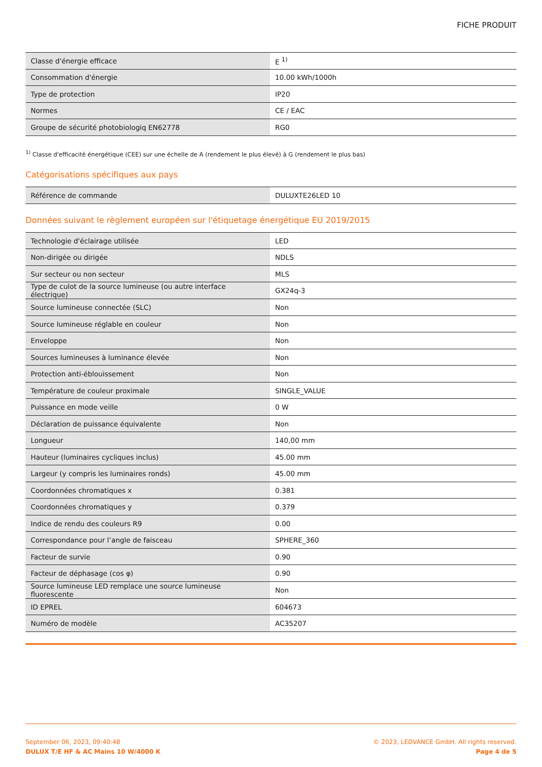FICHE PRODUIT
| Classe d'énergie efficace | E <sup>1)</sup> |
| Consommation d'énergie | 10.00 kWh/1000h |
| Type de protection | IP20 |
| Normes | CE / EAC |
| Groupe de sécurité photobiologiq EN62778 | RG0 |
<sup>1)</sup> Classe d'efficacité énergétique (CEE) sur une échelle de A (rendement le plus élevé) à G (rendement le plus bas)
Catégorisations spécifiques aux pays
| Référence de commande | DULUXTE26LED 10 |
Données suivant le règlement européen sur l'étiquetage énergétique EU 2019/2015
| Technologie d'éclairage utilisée | LED |
| Non-dirigée ou dirigée | NDLS |
| Sur secteur ou non secteur | MLS |
| Type de culot de la source lumineuse (ou autre interface électrique) | GX24q-3 |
| Source lumineuse connectée (SLC) | Non |
| Source lumineuse réglable en couleur | Non |
| Enveloppe | Non |
| Sources lumineuses à luminance élevée | Non |
| Protection anti-éblouissement | Non |
| Température de couleur proximale | SINGLE_VALUE |
| Puissance en mode veille | 0 W |
| Déclaration de puissance équivalente | Non |
| Longueur | 140,00 mm |
| Hauteur (luminaires cycliques inclus) | 45.00 mm |
| Largeur (y compris les luminaires ronds) | 45.00 mm |
| Coordonnées chromatiques x | 0.381 |
| Coordonnées chromatiques y | 0.379 |
| Indice de rendu des couleurs R9 | 0.00 |
| Correspondance pour l’angle de faisceau | SPHERE_360 |
| Facteur de survie | 0.90 |
| Facteur de déphasage (cos φ) | 0.90 |
| Source lumineuse LED remplace une source lumineuse fluorescente | Non |
| ID EPREL | 604673 |
| Numéro de modèle | AC35207 |
September 06, 2023, 09:40:48
DULUX T/E HF & AC Mains 10 W/4000 K
© 2023, LEDVANCE GmbH. All rights reserved.
Page 4 de 5